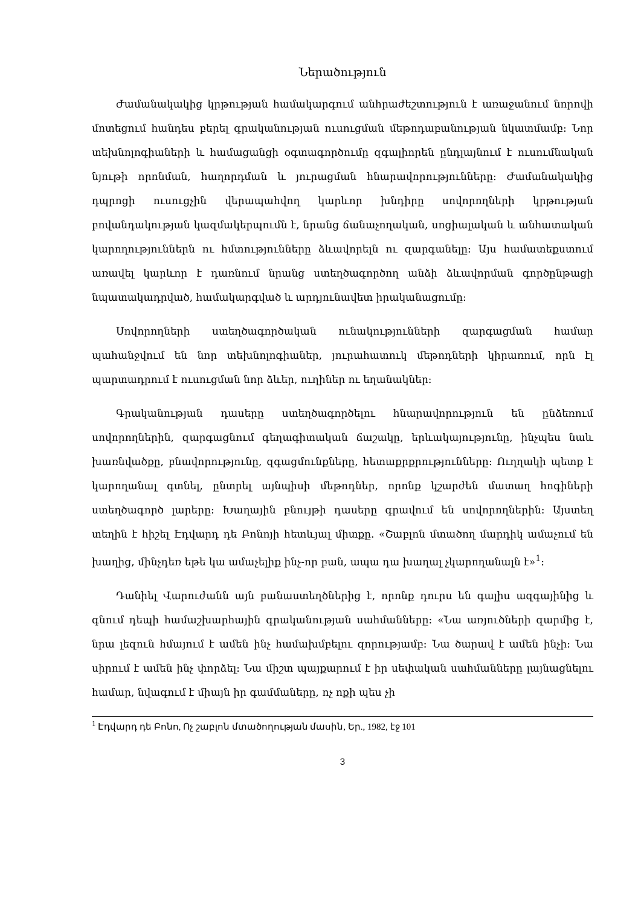Ներածություն
Ժամանակակից կրթության համակարգում անհրաժեշտություն է առաջանում նորովի մոտեցում հանդես բերել գրականության ուսուցման մեթոդաբանության նկատմամբ: Նոր տեխնոլոգիաների և համացանցի օգտագործումը զգալիորեն ընդլայնում է ուսումնական նյութի որոնման, հաղորդման և յուրացման հնարավորությունները: Ժամանակակից դպրոցի ուսուցչին վերապահվող կարևոր խնդիրը սովորողների կրթության բովանդակության կազմակերպումն է, նրանց ճանաչողական, սոցիալական և անհատական կարողություններն ու հմտությունները ձևավորելն ու զարգանելը: Այս համատեքստում առավել կարևոր է դառնում նրանց ստեղծագործող անձի ձևավորման գործընթացի նպատակադրված, համակարգված և արդյունավետ իրականացումը:
Սովորողների ստեղծագործական ունակությունների զարգացման համար պահանջվում են նոր տեխնոլոգիաներ, յուրահատուկ մեթոդների կիրառում, որն էլ պարտադրում է ուսուցման նոր ձևեր, ուղիներ ու եղանակներ:
Գրականության դասերը ստեղծագործելու հնարավորություն են ընձեռում սովորողներին, զարգացնում գեղագիտական ճաշակը, երևակայությունը, ինչպես նաև խառնվածքը, բնավորությունը, զգացմունքները, հետաքրքրությունները: Ուղղակի պետք է կարողանալ գտնել, ընտրել այնպիսի մեթոդներ, որոնք կշարժեն մատաղ հոգիների ստեղծագործ լարերը: Խաղային բնույթի դասերը գրավում են սովորողներին: Այստեղ տեղին է հիշել Էդվարդ դե Բոնոյի հետևյալ միտքը. «Շաբլոն մտածող մարդիկ ամաչում են խաղից, մինչդեռ եթե կա ամաչելիք ինչ-որ բան, ապա դա խաղալ չկարողանալն է»<sup>1</sup>:
Դանիել Վարուժանն այն բանաստեղծներից է, որոնք դուրս են գալիս ազգայինից և գնում դեպի համաշխարհային գրականության սահմանները: «Նա առյուծների զարմից է, նրա լեզուն հմայում է ամեն ինչ համախմբելու զորությամբ: Նա ծարավ է ամեն ինչի: Նա սիրում է ամեն ինչ փորձել: Նա միշտ պայքարում է իր սեփական սահմանները լայնացնելու համար, նվագում է միայն իր գամմաները, ոչ ոքի պես չի
<sup>1</sup> Էդվարդ դե Բոնո, Ոչ շաբլոն մտածողության մասին, Եր., 1982, էջ 101
3